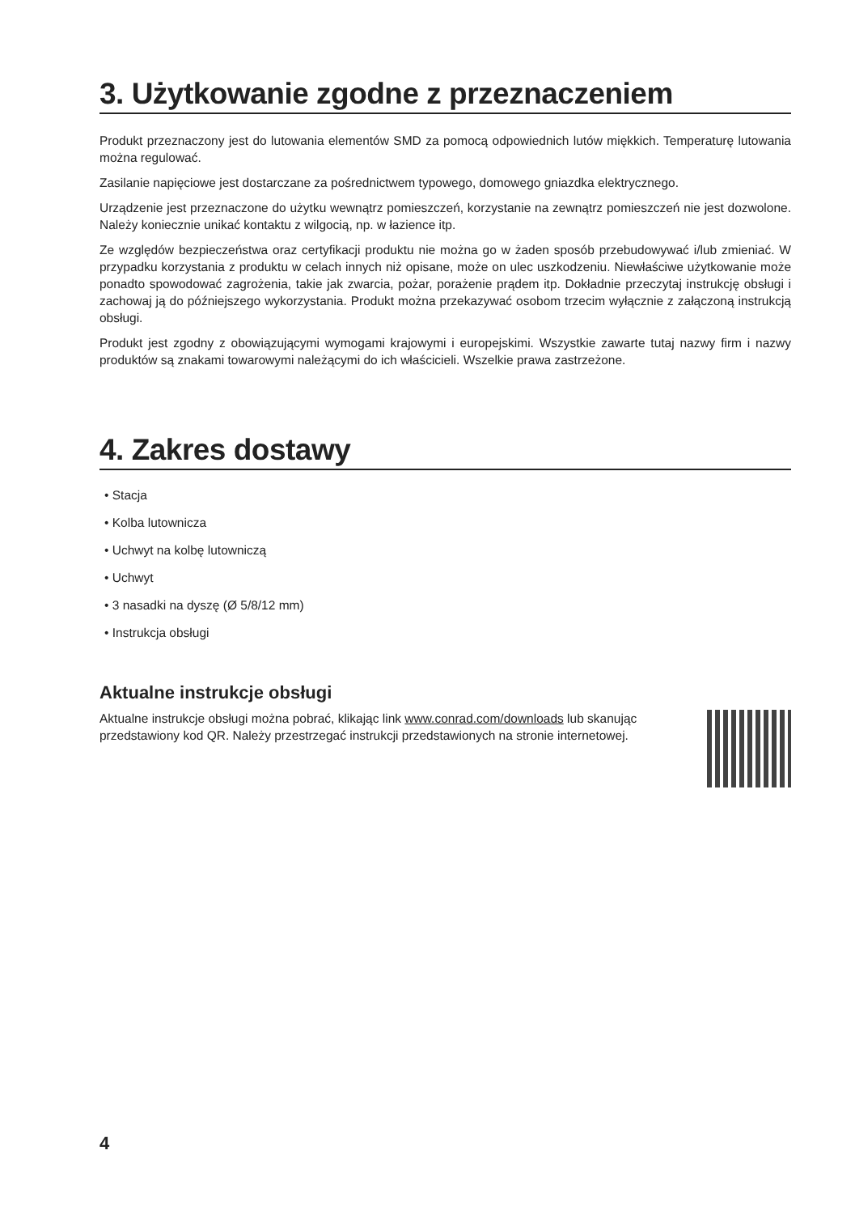3. Użytkowanie zgodne z przeznaczeniem
Produkt przeznaczony jest do lutowania elementów SMD za pomocą odpowiednich lutów miękkich. Temperaturę lutowania można regulować.
Zasilanie napięciowe jest dostarczane za pośrednictwem typowego, domowego gniazdka elektrycznego.
Urządzenie jest przeznaczone do użytku wewnątrz pomieszczeń, korzystanie na zewnątrz pomieszczeń nie jest dozwolone. Należy koniecznie unikać kontaktu z wilgocią, np. w łazience itp.
Ze względów bezpieczeństwa oraz certyfikacji produktu nie można go w żaden sposób przebudowywać i/lub zmieniać. W przypadku korzystania z produktu w celach innych niż opisane, może on ulec uszkodzeniu. Niewłaściwe użytkowanie może ponadto spowodować zagrożenia, takie jak zwarcia, pożar, porażenie prądem itp. Dokładnie przeczytaj instrukcję obsługi i zachowaj ją do późniejszego wykorzystania. Produkt można przekazywać osobom trzecim wyłącznie z załączoną instrukcją obsługi.
Produkt jest zgodny z obowiązującymi wymogami krajowymi i europejskimi. Wszystkie zawarte tutaj nazwy firm i nazwy produktów są znakami towarowymi należącymi do ich właścicieli. Wszelkie prawa zastrzeżone.
4. Zakres dostawy
• Stacja
• Kolba lutownicza
• Uchwyt na kolbę lutowniczą
• Uchwyt
• 3 nasadki na dyszę (Ø 5/8/12 mm)
• Instrukcja obsługi
Aktualne instrukcje obsługi
Aktualne instrukcje obsługi można pobrać, klikając link www.conrad.com/downloads lub skanując przedstawiony kod QR. Należy przestrzegać instrukcji przedstawionych na stronie internetowej.
4